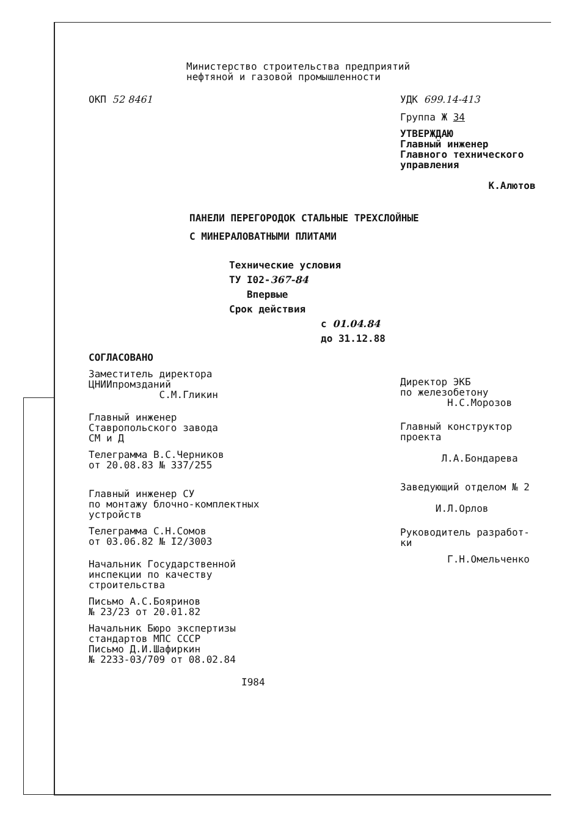Министерство строительства предприятий
нефтяной и газовой промышленности
ОКП 52 8461 УДК 699.14-413
Группа Ж 34
УТВЕРЖДАЮ
Главный инженер
Главного технического
управления
К.Алютов
ПАНЕЛИ ПЕРЕГОРОДОК СТАЛЬНЫЕ ТРЕХСЛОЙНЫЕ
С МИНЕРАЛОВАТНЫМИ ПЛИТАМИ
Технические условия
ТУ I02-367-84
Впервые
Срок действия
с 01.04.84
до 31.12.88
СОГЛАСОВАНО
Заместитель директора
ЦНИИпромзданий
С.М.Гликин
Главный инженер
Ставропольского завода
СМ и Д
Телеграмма В.С.Черников
от 20.08.83 № 337/255
Главный инженер СУ
по монтажу блочно-комплектных
устройств
Телеграмма С.Н.Сомов
от 03.06.82 № I2/3003
Начальник Государственной
инспекции по качеству
строительства
Письмо А.С.Бояринов
№ 23/23 от 20.01.82
Начальник Бюро экспертизы
стандартов МПС СССР
Письмо Д.И.Шафиркин
№ 2233-03/709 от 08.02.84
I984
Директор ЭКБ
по железобетону
Н.С.Морозов
Главный конструктор
проекта
Л.А.Бондарева
Заведующий отделом № 2
И.Л.Орлов
Руководитель разработ-
ки
Г.Н.Омельченко